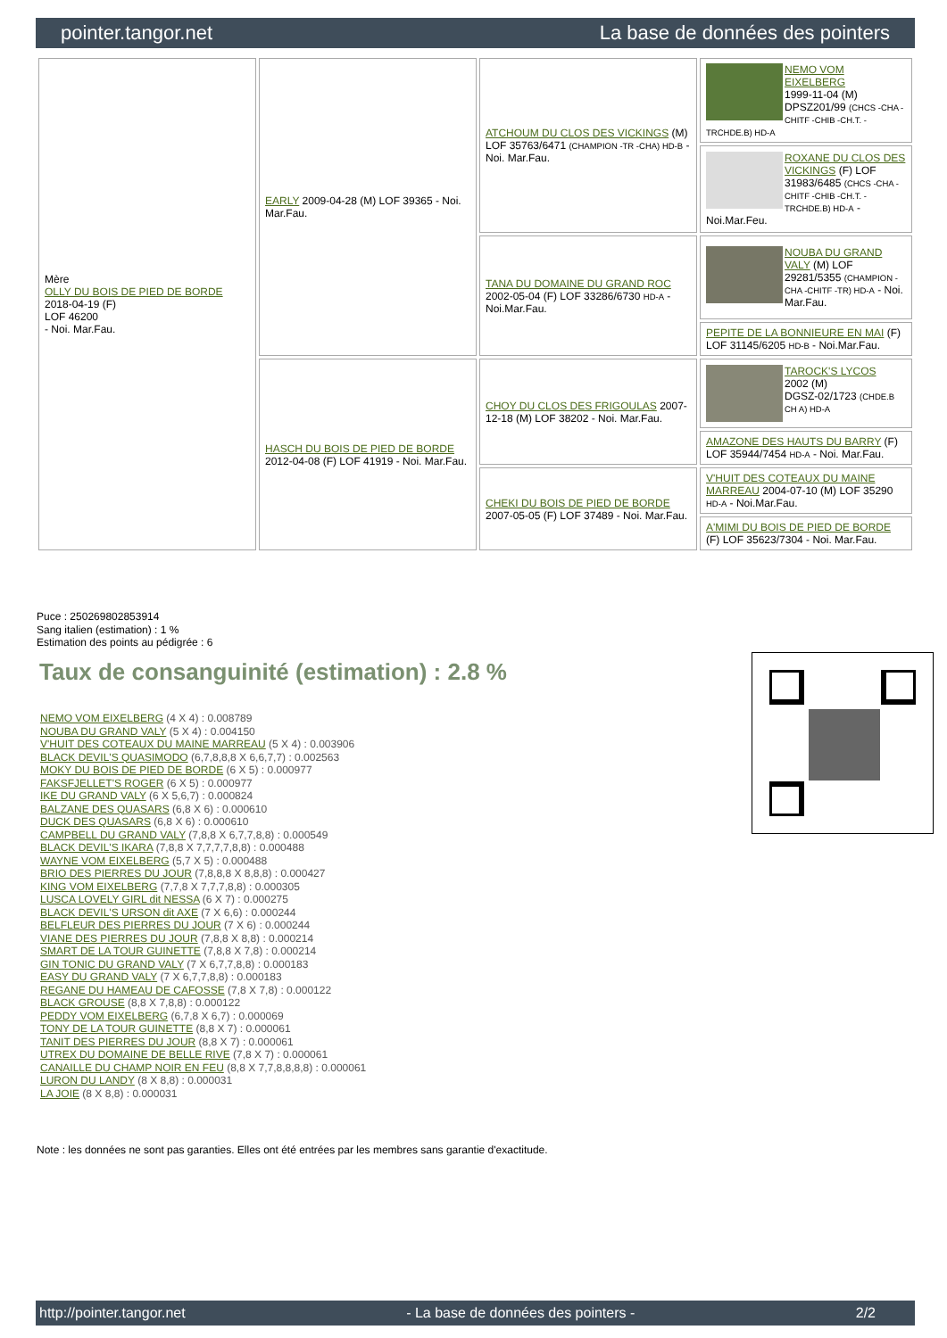pointer.tangor.net La base de données des pointers
| Mère OLLY DU BOIS DE PIED DE BORDE 2018-04-19 (F) LOF 46200 - Noi. Mar.Fau. | EARLY 2009-04-28 (M) LOF 39365 - Noi. Mar.Fau. | ATCHOUM DU CLOS DES VICKINGS (M) LOF 35763/6471 (CHAMPION -TR -CHA) HD-B - Noi. Mar.Fau. | NEMO VOM EIXELBERG 1999-11-04 (M) DPSZ201/99 (CHCS -CHA -CHITF -CHIB -CH.T. -TRCHDE.B) HD-A |
| | | | ROXANE DU CLOS DES VICKINGS (F) LOF 31983/6485 (CHCS -CHA -CHITF -CHIB -CH.T. -TRCHDE.B) HD-A - Noi.Mar.Feu. |
| | | TANA DU DOMAINE DU GRAND ROC 2002-05-04 (F) LOF 33286/6730 HD-A - Noi.Mar.Fau. | NOUBA DU GRAND VALY (M) LOF 29281/5355 (CHAMPION -CHA -CHITF -TR) HD-A - Noi. Mar.Fau. |
| | | | PEPITE DE LA BONNIEURE EN MAI (F) LOF 31145/6205 HD-B - Noi.Mar.Fau. |
| | HASCH DU BOIS DE PIED DE BORDE 2012-04-08 (F) LOF 41919 - Noi. Mar.Fau. | CHOY DU CLOS DES FRIGOULAS 2007-12-18 (M) LOF 38202 - Noi. Mar.Fau. | TAROCK'S LYCOS 2002 (M) DGSZ-02/1723 (CHDE.B CH A) HD-A |
| | | | AMAZONE DES HAUTS DU BARRY (F) LOF 35944/7454 HD-A - Noi. Mar.Fau. |
| | | CHEKI DU BOIS DE PIED DE BORDE 2007-05-05 (F) LOF 37489 - Noi. Mar.Fau. | V'HUIT DES COTEAUX DU MAINE MARREAU 2004-07-10 (M) LOF 35290 HD-A - Noi.Mar.Fau. |
| | | | A'MIMI DU BOIS DE PIED DE BORDE (F) LOF 35623/7304 - Noi. Mar.Fau. |
Puce : 250269802853914
Sang italien (estimation) : 1 %
Estimation des points au pédigrée : 6
Taux de consanguinité (estimation) : 2.8 %
NEMO VOM EIXELBERG (4 X 4) : 0.008789
NOUBA DU GRAND VALY (5 X 4) : 0.004150
V'HUIT DES COTEAUX DU MAINE MARREAU (5 X 4) : 0.003906
BLACK DEVIL'S QUASIMODO (6,7,8,8,8 X 6,6,7,7) : 0.002563
MOKY DU BOIS DE PIED DE BORDE (6 X 5) : 0.000977
FAKSFJELLET'S ROGER (6 X 5) : 0.000977
IKE DU GRAND VALY (6 X 5,6,7) : 0.000824
BALZANE DES QUASARS (6,8 X 6) : 0.000610
DUCK DES QUASARS (6,8 X 6) : 0.000610
CAMPBELL DU GRAND VALY (7,8,8 X 6,7,7,8,8) : 0.000549
BLACK DEVIL'S IKARA (7,8,8 X 7,7,7,7,8,8) : 0.000488
WAYNE VOM EIXELBERG (5,7 X 5) : 0.000488
BRIO DES PIERRES DU JOUR (7,8,8,8 X 8,8,8) : 0.000427
KING VOM EIXELBERG (7,7,8 X 7,7,7,8,8) : 0.000305
LUSCA LOVELY GIRL dit NESSA (6 X 7) : 0.000275
BLACK DEVIL'S URSON dit AXE (7 X 6,6) : 0.000244
BELFLEUR DES PIERRES DU JOUR (7 X 6) : 0.000244
VIANE DES PIERRES DU JOUR (7,8,8 X 8,8) : 0.000214
SMART DE LA TOUR GUINETTE (7,8,8 X 7,8) : 0.000214
GIN TONIC DU GRAND VALY (7 X 6,7,7,8,8) : 0.000183
EASY DU GRAND VALY (7 X 6,7,7,8,8) : 0.000183
REGANE DU HAMEAU DE CAFOSSE (7,8 X 7,8) : 0.000122
BLACK GROUSE (8,8 X 7,8,8) : 0.000122
PEDDY VOM EIXELBERG (6,7,8 X 6,7) : 0.000069
TONY DE LA TOUR GUINETTE (8,8 X 7) : 0.000061
TANIT DES PIERRES DU JOUR (8,8 X 7) : 0.000061
UTREX DU DOMAINE DE BELLE RIVE (7,8 X 7) : 0.000061
CANAILLE DU CHAMP NOIR EN FEU (8,8 X 7,7,8,8,8,8) : 0.000061
LURON DU LANDY (8 X 8,8) : 0.000031
LA JOIE (8 X 8,8) : 0.000031
Note : les données ne sont pas garanties. Elles ont été entrées par les membres sans garantie d'exactitude.
http://pointer.tangor.net - La base de données des pointers - 2/2